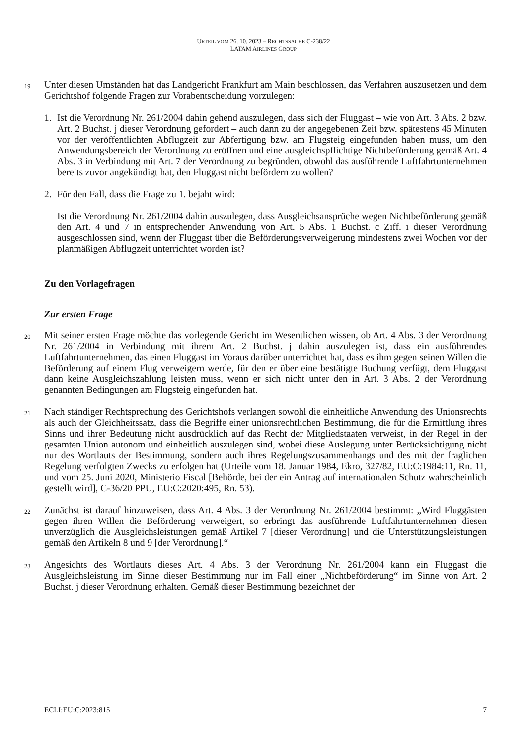URTEIL VOM 26. 10. 2023 – RECHTSSACHE C-238/22
LATAM AIRLINES GROUP
19 Unter diesen Umständen hat das Landgericht Frankfurt am Main beschlossen, das Verfahren auszusetzen und dem Gerichtshof folgende Fragen zur Vorabentscheidung vorzulegen:
1. Ist die Verordnung Nr. 261/2004 dahin gehend auszulegen, dass sich der Fluggast – wie von Art. 3 Abs. 2 bzw. Art. 2 Buchst. j dieser Verordnung gefordert – auch dann zu der angegebenen Zeit bzw. spätestens 45 Minuten vor der veröffentlichten Abflugzeit zur Abfertigung bzw. am Flugsteig eingefunden haben muss, um den Anwendungsbereich der Verordnung zu eröffnen und eine ausgleichspflichtige Nichtbeförderung gemäß Art. 4 Abs. 3 in Verbindung mit Art. 7 der Verordnung zu begründen, obwohl das ausführende Luftfahrtunternehmen bereits zuvor angekündigt hat, den Fluggast nicht befördern zu wollen?
2. Für den Fall, dass die Frage zu 1. bejaht wird:
Ist die Verordnung Nr. 261/2004 dahin auszulegen, dass Ausgleichsansprüche wegen Nichtbeförderung gemäß den Art. 4 und 7 in entsprechender Anwendung von Art. 5 Abs. 1 Buchst. c Ziff. i dieser Verordnung ausgeschlossen sind, wenn der Fluggast über die Beförderungsverweigerung mindestens zwei Wochen vor der planmäßigen Abflugzeit unterrichtet worden ist?
Zu den Vorlagefragen
Zur ersten Frage
20 Mit seiner ersten Frage möchte das vorlegende Gericht im Wesentlichen wissen, ob Art. 4 Abs. 3 der Verordnung Nr. 261/2004 in Verbindung mit ihrem Art. 2 Buchst. j dahin auszulegen ist, dass ein ausführendes Luftfahrtunternehmen, das einen Fluggast im Voraus darüber unterrichtet hat, dass es ihm gegen seinen Willen die Beförderung auf einem Flug verweigern werde, für den er über eine bestätigte Buchung verfügt, dem Fluggast dann keine Ausgleichszahlung leisten muss, wenn er sich nicht unter den in Art. 3 Abs. 2 der Verordnung genannten Bedingungen am Flugsteig eingefunden hat.
21 Nach ständiger Rechtsprechung des Gerichtshofs verlangen sowohl die einheitliche Anwendung des Unionsrechts als auch der Gleichheitssatz, dass die Begriffe einer unionsrechtlichen Bestimmung, die für die Ermittlung ihres Sinns und ihrer Bedeutung nicht ausdrücklich auf das Recht der Mitgliedstaaten verweist, in der Regel in der gesamten Union autonom und einheitlich auszulegen sind, wobei diese Auslegung unter Berücksichtigung nicht nur des Wortlauts der Bestimmung, sondern auch ihres Regelungszusammenhangs und des mit der fraglichen Regelung verfolgten Zwecks zu erfolgen hat (Urteile vom 18. Januar 1984, Ekro, 327/82, EU:C:1984:11, Rn. 11, und vom 25. Juni 2020, Ministerio Fiscal [Behörde, bei der ein Antrag auf internationalen Schutz wahrscheinlich gestellt wird], C-36/20 PPU, EU:C:2020:495, Rn. 53).
22 Zunächst ist darauf hinzuweisen, dass Art. 4 Abs. 3 der Verordnung Nr. 261/2004 bestimmt: „Wird Fluggästen gegen ihren Willen die Beförderung verweigert, so erbringt das ausführende Luftfahrtunternehmen diesen unverzüglich die Ausgleichsleistungen gemäß Artikel 7 [dieser Verordnung] und die Unterstützungsleistungen gemäß den Artikeln 8 und 9 [der Verordnung].“
23 Angesichts des Wortlauts dieses Art. 4 Abs. 3 der Verordnung Nr. 261/2004 kann ein Fluggast die Ausgleichsleistung im Sinne dieser Bestimmung nur im Fall einer „Nichtbeförderung“ im Sinne von Art. 2 Buchst. j dieser Verordnung erhalten. Gemäß dieser Bestimmung bezeichnet der
ECLI:EU:C:2023:815 7